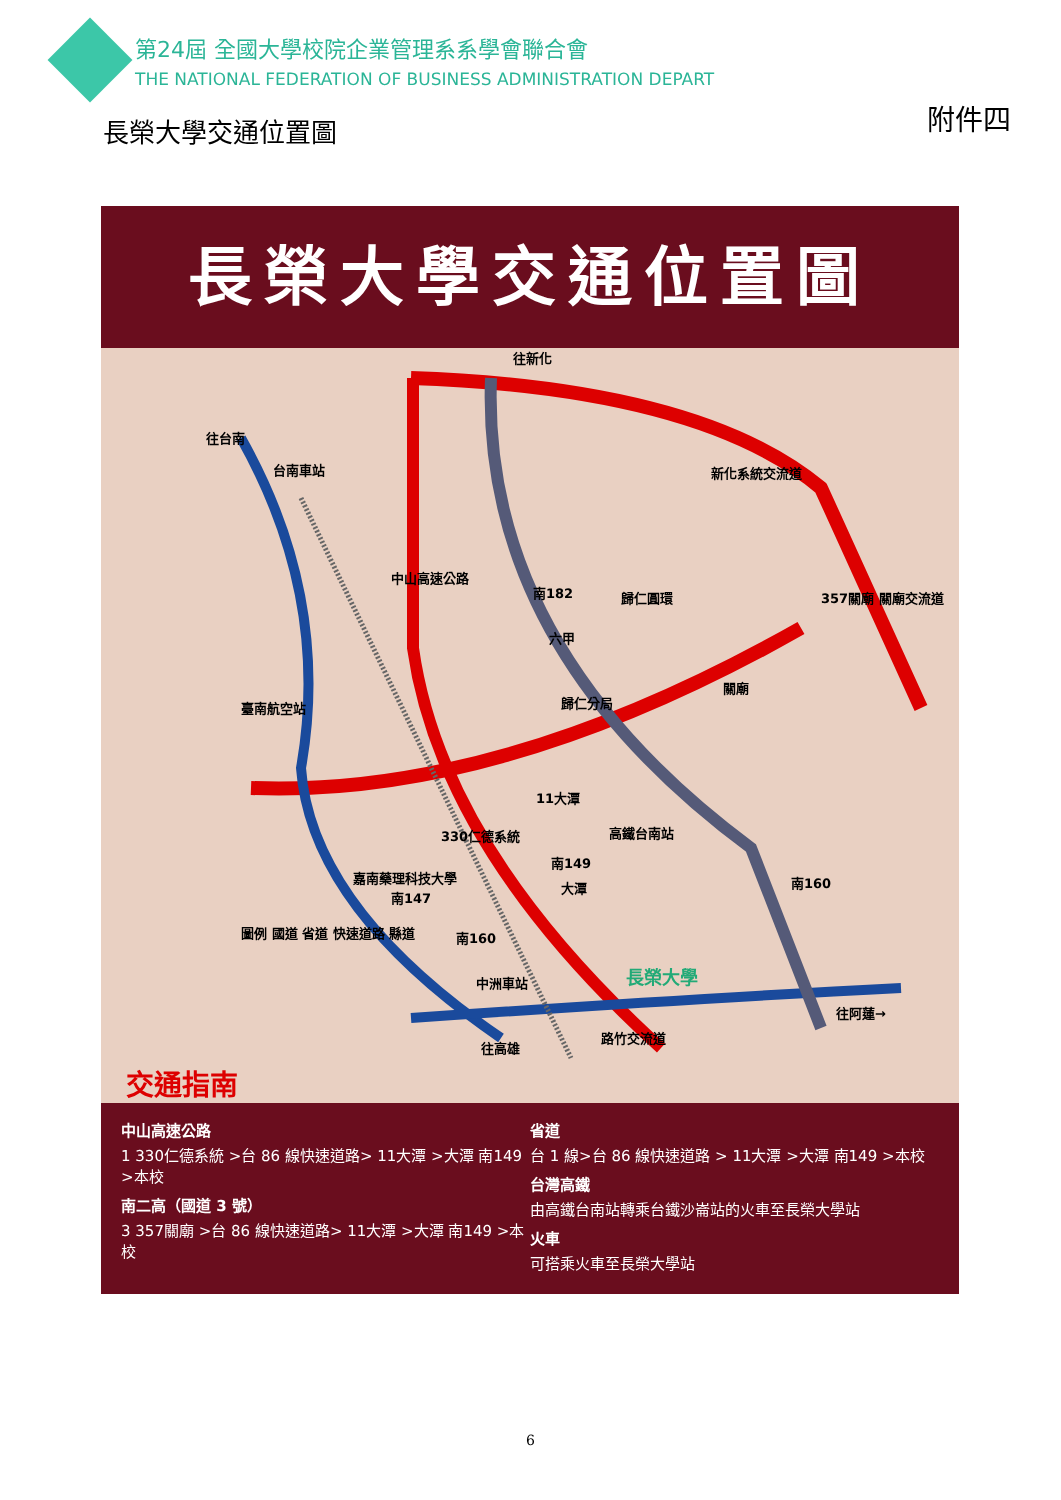第24屆 全國大學校院企業管理系系學會聯合會
THE NATIONAL FEDERATION OF BUSINESS ADMINISTRATION DEPART
長榮大學交通位置圖 附件四
長榮大學交通位置圖
往新化
往台南
台南車站 新化系統交流道
中山高速公路
南182 歸仁圓環 357關廟 關廟交流道
六甲
歸仁分局
關廟
臺南航空站
11大潭
330仁德系統 高鐵台南站
南149
大潭 南160 嘉南藥理科技大學
南147
南160 圖例 國道 省道 快速道路 縣道
中洲車站 長榮大學
往阿蓮→
路竹交流道
往高雄
交通指南
中山高速公路
1 330仁德系統 >台 86 線快速道路> 11大潭 >大潭 南149 >本校
南二高（國道 3 號）
3 357關廟 >台 86 線快速道路> 11大潭 >大潭 南149 >本校
省道
台 1 線>台 86 線快速道路 > 11大潭 >大潭 南149 >本校
台灣高鐵
由高鐵台南站轉乘台鐵沙崙站的火車至長榮大學站
火車
可搭乘火車至長榮大學站
6